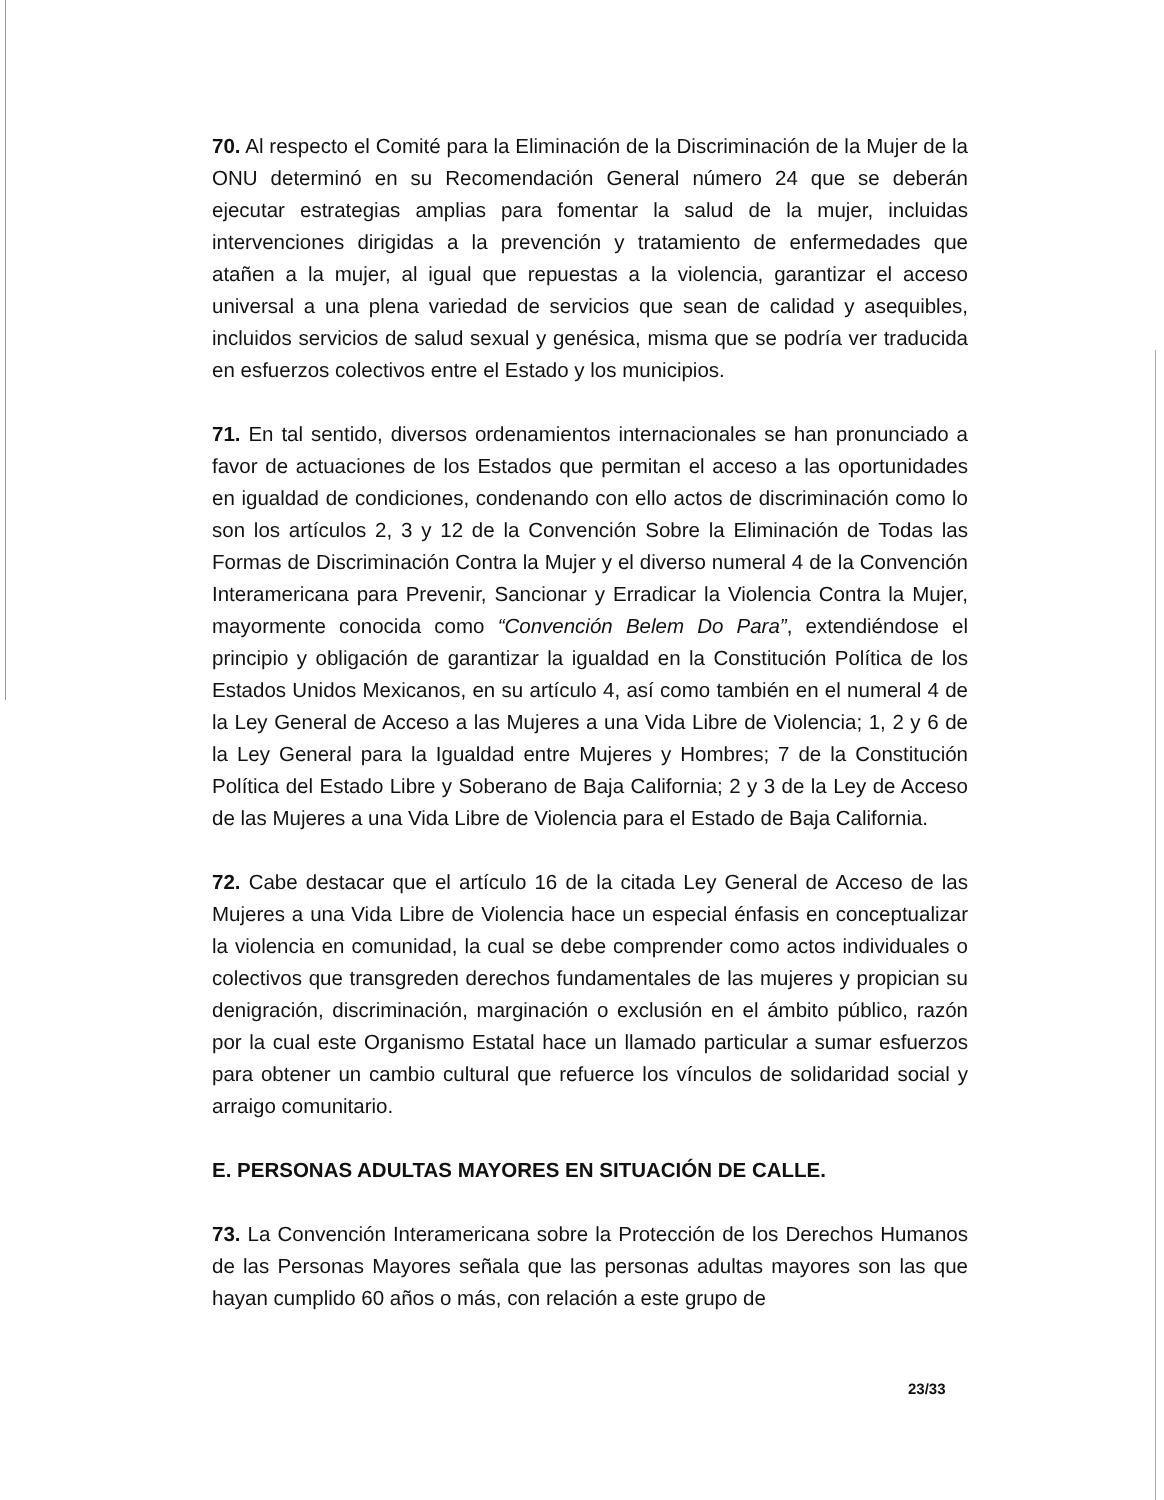70. Al respecto el Comité para la Eliminación de la Discriminación de la Mujer de la ONU determinó en su Recomendación General número 24 que se deberán ejecutar estrategias amplias para fomentar la salud de la mujer, incluidas intervenciones dirigidas a la prevención y tratamiento de enfermedades que atañen a la mujer, al igual que repuestas a la violencia, garantizar el acceso universal a una plena variedad de servicios que sean de calidad y asequibles, incluidos servicios de salud sexual y genésica, misma que se podría ver traducida en esfuerzos colectivos entre el Estado y los municipios.
71. En tal sentido, diversos ordenamientos internacionales se han pronunciado a favor de actuaciones de los Estados que permitan el acceso a las oportunidades en igualdad de condiciones, condenando con ello actos de discriminación como lo son los artículos 2, 3 y 12 de la Convención Sobre la Eliminación de Todas las Formas de Discriminación Contra la Mujer y el diverso numeral 4 de la Convención Interamericana para Prevenir, Sancionar y Erradicar la Violencia Contra la Mujer, mayormente conocida como “Convención Belem Do Para”, extendiéndose el principio y obligación de garantizar la igualdad en la Constitución Política de los Estados Unidos Mexicanos, en su artículo 4, así como también en el numeral 4 de la Ley General de Acceso a las Mujeres a una Vida Libre de Violencia; 1, 2 y 6 de la Ley General para la Igualdad entre Mujeres y Hombres; 7 de la Constitución Política del Estado Libre y Soberano de Baja California; 2 y 3 de la Ley de Acceso de las Mujeres a una Vida Libre de Violencia para el Estado de Baja California.
72. Cabe destacar que el artículo 16 de la citada Ley General de Acceso de las Mujeres a una Vida Libre de Violencia hace un especial énfasis en conceptualizar la violencia en comunidad, la cual se debe comprender como actos individuales o colectivos que transgreden derechos fundamentales de las mujeres y propician su denigración, discriminación, marginación o exclusión en el ámbito público, razón por la cual este Organismo Estatal hace un llamado particular a sumar esfuerzos para obtener un cambio cultural que refuerce los vínculos de solidaridad social y arraigo comunitario.
E. PERSONAS ADULTAS MAYORES EN SITUACIÓN DE CALLE.
73. La Convención Interamericana sobre la Protección de los Derechos Humanos de las Personas Mayores señala que las personas adultas mayores son las que hayan cumplido 60 años o más, con relación a este grupo de
23/33